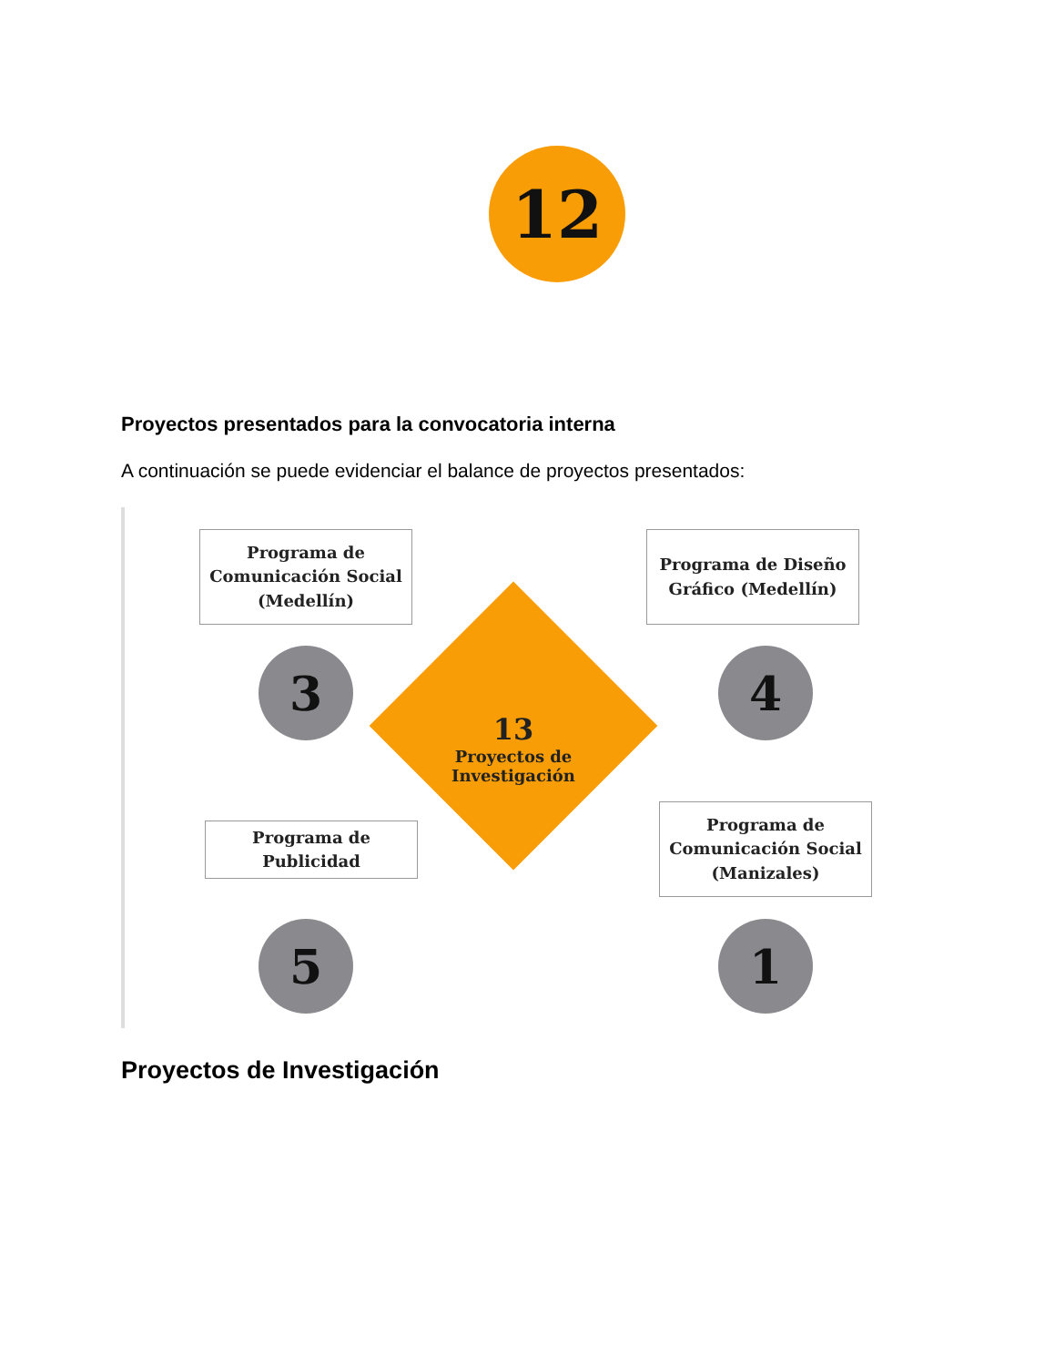12
Proyectos presentados para la convocatoria interna
A continuación se puede evidenciar el balance de proyectos presentados:
Programa de
Comunicación Social
(Medellín)
Programa de Diseño
Gráfico (Medellín)
3 4
13
Proyectos de
Investigación
Programa de
Publicidad
Programa de
Comunicación Social
(Manizales)
5 1
Proyectos de Investigación